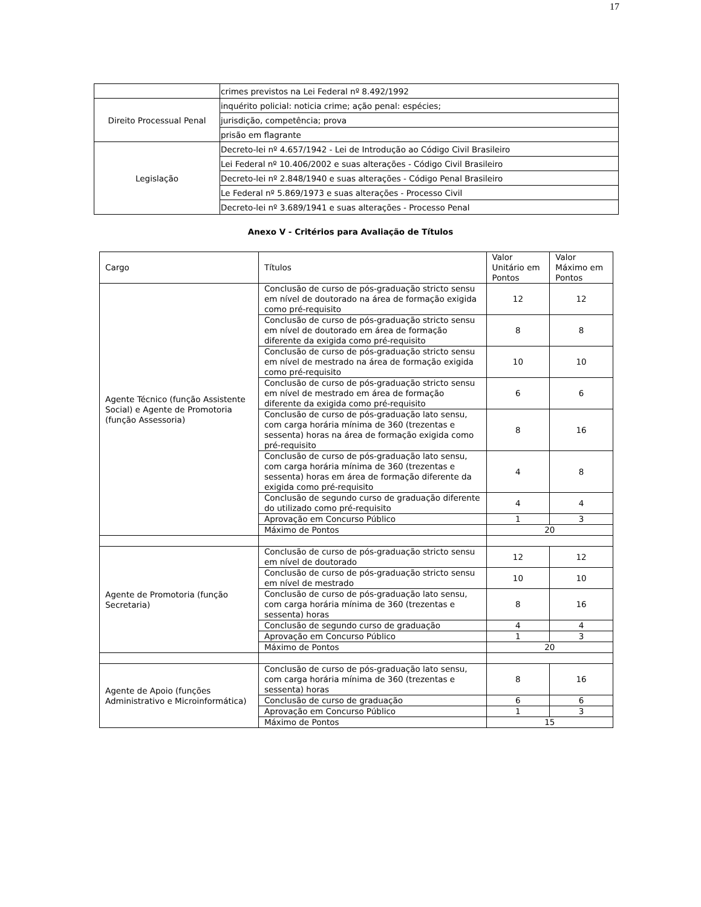17
| | crimes previstos na Lei Federal nº 8.492/1992 |
| Direito Processual Penal | inquérito policial: noticia crime; ação penal: espécies; |
| | jurisdição, competência; prova |
| | prisão em flagrante |
| Legislação | Decreto-lei nº 4.657/1942 - Lei de Introdução ao Código Civil Brasileiro |
| | Lei Federal nº 10.406/2002 e suas alterações - Código Civil Brasileiro |
| | Decreto-lei nº 2.848/1940 e suas alterações - Código Penal Brasileiro |
| | Le Federal nº 5.869/1973 e suas alterações - Processo Civil |
| | Decreto-lei nº 3.689/1941 e suas alterações - Processo Penal |
Anexo V - Critérios para Avaliação de Títulos
| Cargo | Títulos | Valor Unitário em Pontos | Valor Máximo em Pontos |
| Agente Técnico (função Assistente Social) e Agente de Promotoria (função Assessoria) | Conclusão de curso de pós-graduação stricto sensu em nível de doutorado na área de formação exigida como pré-requisito | 12 | 12 |
| | Conclusão de curso de pós-graduação stricto sensu em nível de doutorado em área de formação diferente da exigida como pré-requisito | 8 | 8 |
| | Conclusão de curso de pós-graduação stricto sensu em nível de mestrado na área de formação exigida como pré-requisito | 10 | 10 |
| | Conclusão de curso de pós-graduação stricto sensu em nível de mestrado em área de formação diferente da exigida como pré-requisito | 6 | 6 |
| | Conclusão de curso de pós-graduação lato sensu, com carga horária mínima de 360 (trezentas e sessenta) horas na área de formação exigida como pré-requisito | 8 | 16 |
| | Conclusão de curso de pós-graduação lato sensu, com carga horária mínima de 360 (trezentas e sessenta) horas em área de formação diferente da exigida como pré-requisito | 4 | 8 |
| | Conclusão de segundo curso de graduação diferente do utilizado como pré-requisito | 4 | 4 |
| | Aprovação em Concurso Público | 1 | 3 |
| | Máximo de Pontos | 20 | |
| Agente de Promotoria (função Secretaria) | Conclusão de curso de pós-graduação stricto sensu em nível de doutorado | 12 | 12 |
| | Conclusão de curso de pós-graduação stricto sensu em nível de mestrado | 10 | 10 |
| | Conclusão de curso de pós-graduação lato sensu, com carga horária mínima de 360 (trezentas e sessenta) horas | 8 | 16 |
| | Conclusão de segundo curso de graduação | 4 | 4 |
| | Aprovação em Concurso Público | 1 | 3 |
| | Máximo de Pontos | 20 | |
| Agente de Apoio (funções Administrativo e Microinformática) | Conclusão de curso de pós-graduação lato sensu, com carga horária mínima de 360 (trezentas e sessenta) horas | 8 | 16 |
| | Conclusão de curso de graduação | 6 | 6 |
| | Aprovação em Concurso Público | 1 | 3 |
| | Máximo de Pontos | 15 | |